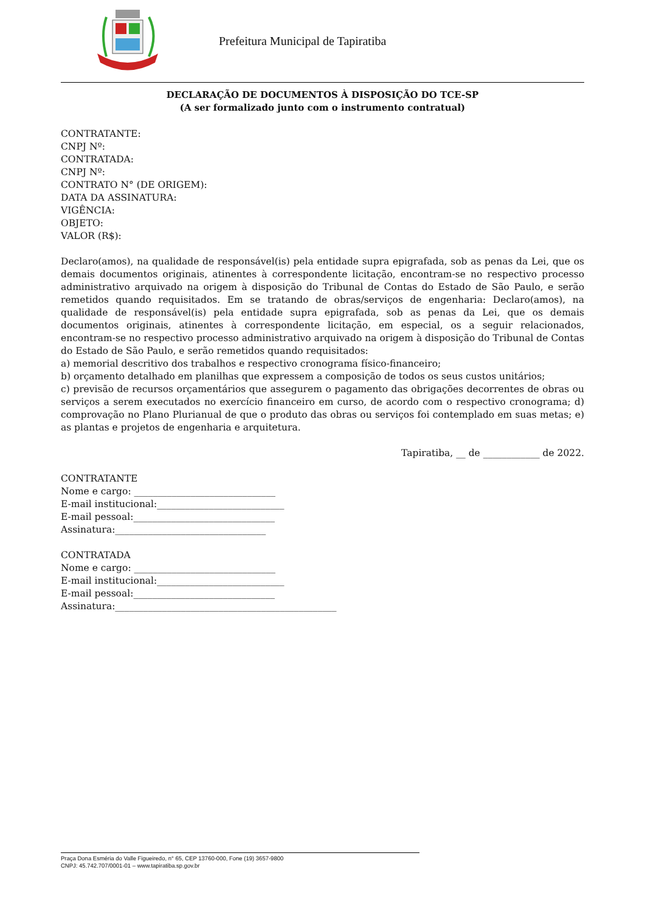Prefeitura Municipal de Tapiratiba
DECLARAÇÃO DE DOCUMENTOS À DISPOSIÇÃO DO TCE-SP
(A ser formalizado junto com o instrumento contratual)
CONTRATANTE:
CNPJ Nº:
CONTRATADA:
CNPJ Nº:
CONTRATO N° (DE ORIGEM):
DATA DA ASSINATURA:
VIGÊNCIA:
OBJETO:
VALOR (R$):
Declaro(amos), na qualidade de responsável(is) pela entidade supra epigrafada, sob as penas da Lei, que os demais documentos originais, atinentes à correspondente licitação, encontram-se no respectivo processo administrativo arquivado na origem à disposição do Tribunal de Contas do Estado de São Paulo, e serão remetidos quando requisitados. Em se tratando de obras/serviços de engenharia: Declaro(amos), na qualidade de responsável(is) pela entidade supra epigrafada, sob as penas da Lei, que os demais documentos originais, atinentes à correspondente licitação, em especial, os a seguir relacionados, encontram-se no respectivo processo administrativo arquivado na origem à disposição do Tribunal de Contas do Estado de São Paulo, e serão remetidos quando requisitados:
a) memorial descritivo dos trabalhos e respectivo cronograma físico-financeiro;
b) orçamento detalhado em planilhas que expressem a composição de todos os seus custos unitários;
c) previsão de recursos orçamentários que assegurem o pagamento das obrigações decorrentes de obras ou serviços a serem executados no exercício financeiro em curso, de acordo com o respectivo cronograma; d) comprovação no Plano Plurianual de que o produto das obras ou serviços foi contemplado em suas metas; e) as plantas e projetos de engenharia e arquitetura.
Tapiratiba, __ de ____________ de 2022.
CONTRATANTE
Nome e cargo: ______________________________
E-mail institucional:___________________________
E-mail pessoal:______________________________
Assinatura:________________________________
CONTRATADA
Nome e cargo: ______________________________
E-mail institucional:___________________________
E-mail pessoal:______________________________
Assinatura:_______________________________________________
Praça Dona Esméria do Valle Figueiredo, n° 65, CEP 13760-000, Fone (19) 3657-9800
CNPJ: 45.742.707/0001-01 – www.tapiratiba.sp.gov.br